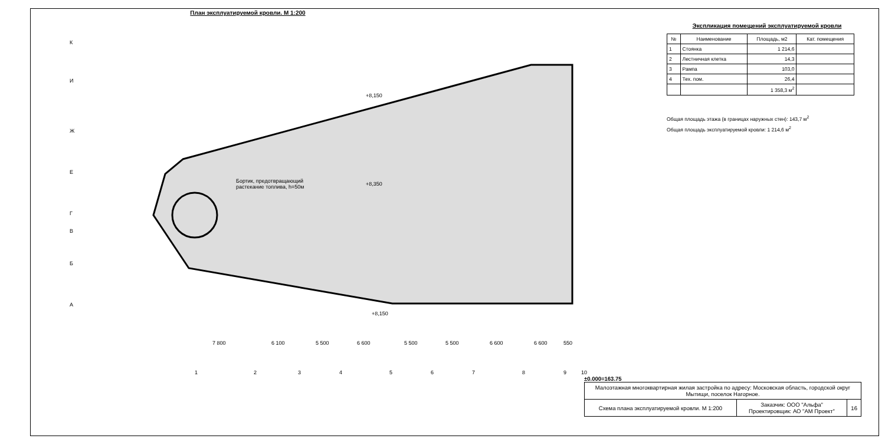План эксплуатируемой кровли. М 1:200
К
И
Ж
Е
Г
В
Б
А
+8,350
+8,150
+8,150
Бортик, предотвращающий
растекание топлива, h=50м
7 800
6 100
5 500
6 600
5 500
5 500
6 600
6 600
550
1
2
3
4
5
6
7
8
9
10
Экспликация помещений эксплуатируемой кровли
| № | Наименование | Площадь, м2 | Кат. помещения |
| --- | --- | --- | --- |
| 1 | Стоянка | 1 214,6 | |
| 2 | Лестничная клетка | 14,3 | |
| 3 | Рампа | 103,0 | |
| 4 | Тех. пом. | 26,4 | |
| | | 1 358,3 м<sup>2</sup> | |
Общая площадь этажа (в границах наружных стен): 143,7 м<sup>2</sup>
Общая площадь эксплуатируемой кровли: 1 214,6 м<sup>2</sup>
±0.000=163.75
| Малоэтажная многоквартирная жилая застройка по адресу: Московская область, городской округ Мытищи, поселок Нагорное. | | |
| Схема плана эксплуатируемой кровли. М 1:200 | Заказчик: ООО "Альфа" Проектировщик: АО "АМ Проект" | 16 |